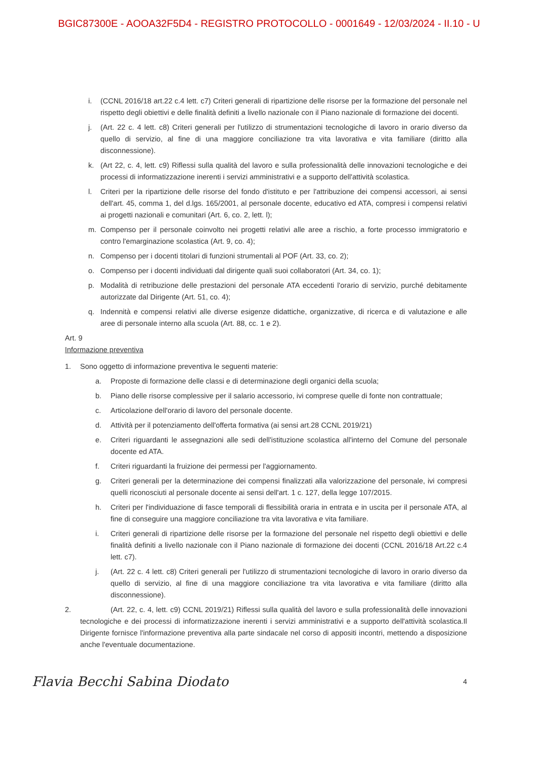BGIC87300E - AOOA32F5D4 - REGISTRO PROTOCOLLO - 0001649 - 12/03/2024 - II.10 - U
i. (CCNL 2016/18 art.22 c.4 lett. c7) Criteri generali di ripartizione delle risorse per la formazione del personale nel rispetto degli obiettivi e delle finalità definiti a livello nazionale con il Piano nazionale di formazione dei docenti.
j. (Art. 22 c. 4 lett. c8) Criteri generali per l'utilizzo di strumentazioni tecnologiche di lavoro in orario diverso da quello di servizio, al fine di una maggiore conciliazione tra vita lavorativa e vita familiare (diritto alla disconnessione).
k. (Art 22, c. 4, lett. c9) Riflessi sulla qualità del lavoro e sulla professionalità delle innovazioni tecnologiche e dei processi di informatizzazione inerenti i servizi amministrativi e a supporto dell'attività scolastica.
l. Criteri per la ripartizione delle risorse del fondo d'istituto e per l'attribuzione dei compensi accessori, ai sensi dell'art. 45, comma 1, del d.lgs. 165/2001, al personale docente, educativo ed ATA, compresi i compensi relativi ai progetti nazionali e comunitari (Art. 6, co. 2, lett. l);
m. Compenso per il personale coinvolto nei progetti relativi alle aree a rischio, a forte processo immigratorio e contro l'emarginazione scolastica (Art. 9, co. 4);
n. Compenso per i docenti titolari di funzioni strumentali al POF (Art. 33, co. 2);
o. Compenso per i docenti individuati dal dirigente quali suoi collaboratori (Art. 34, co. 1);
p. Modalità di retribuzione delle prestazioni del personale ATA eccedenti l'orario di servizio, purché debitamente autorizzate dal Dirigente (Art. 51, co. 4);
q. Indennità e compensi relativi alle diverse esigenze didattiche, organizzative, di ricerca e di valutazione e alle aree di personale interno alla scuola (Art. 88, cc. 1 e 2).
Art. 9
Informazione preventiva
1. Sono oggetto di informazione preventiva le seguenti materie:
a. Proposte di formazione delle classi e di determinazione degli organici della scuola;
b. Piano delle risorse complessive per il salario accessorio, ivi comprese quelle di fonte non contrattuale;
c. Articolazione dell'orario di lavoro del personale docente.
d. Attività per il potenziamento dell'offerta formativa (ai sensi art.28 CCNL 2019/21)
e. Criteri riguardanti le assegnazioni alle sedi dell'istituzione scolastica all'interno del Comune del personale docente ed ATA.
f. Criteri riguardanti la fruizione dei permessi per l'aggiornamento.
g. Criteri generali per la determinazione dei compensi finalizzati alla valorizzazione del personale, ivi compresi quelli riconosciuti al personale docente ai sensi dell'art. 1 c. 127, della legge 107/2015.
h. Criteri per l'individuazione di fasce temporali di flessibilità oraria in entrata e in uscita per il personale ATA, al fine di conseguire una maggiore conciliazione tra vita lavorativa e vita familiare.
i. Criteri generali di ripartizione delle risorse per la formazione del personale nel rispetto degli obiettivi e delle finalità definiti a livello nazionale con il Piano nazionale di formazione dei docenti (CCNL 2016/18 Art.22 c.4 lett. c7).
j. (Art. 22 c. 4 lett. c8) Criteri generali per l'utilizzo di strumentazioni tecnologiche di lavoro in orario diverso da quello di servizio, al fine di una maggiore conciliazione tra vita lavorativa e vita familiare (diritto alla disconnessione).
2. (Art. 22, c. 4, lett. c9) CCNL 2019/21) Riflessi sulla qualità del lavoro e sulla professionalità delle innovazioni tecnologiche e dei processi di informatizzazione inerenti i servizi amministrativi e a supporto dell'attività scolastica.Il Dirigente fornisce l'informazione preventiva alla parte sindacale nel corso di appositi incontri, mettendo a disposizione anche l'eventuale documentazione.
Flavia Becchi Sabina Diodato 4